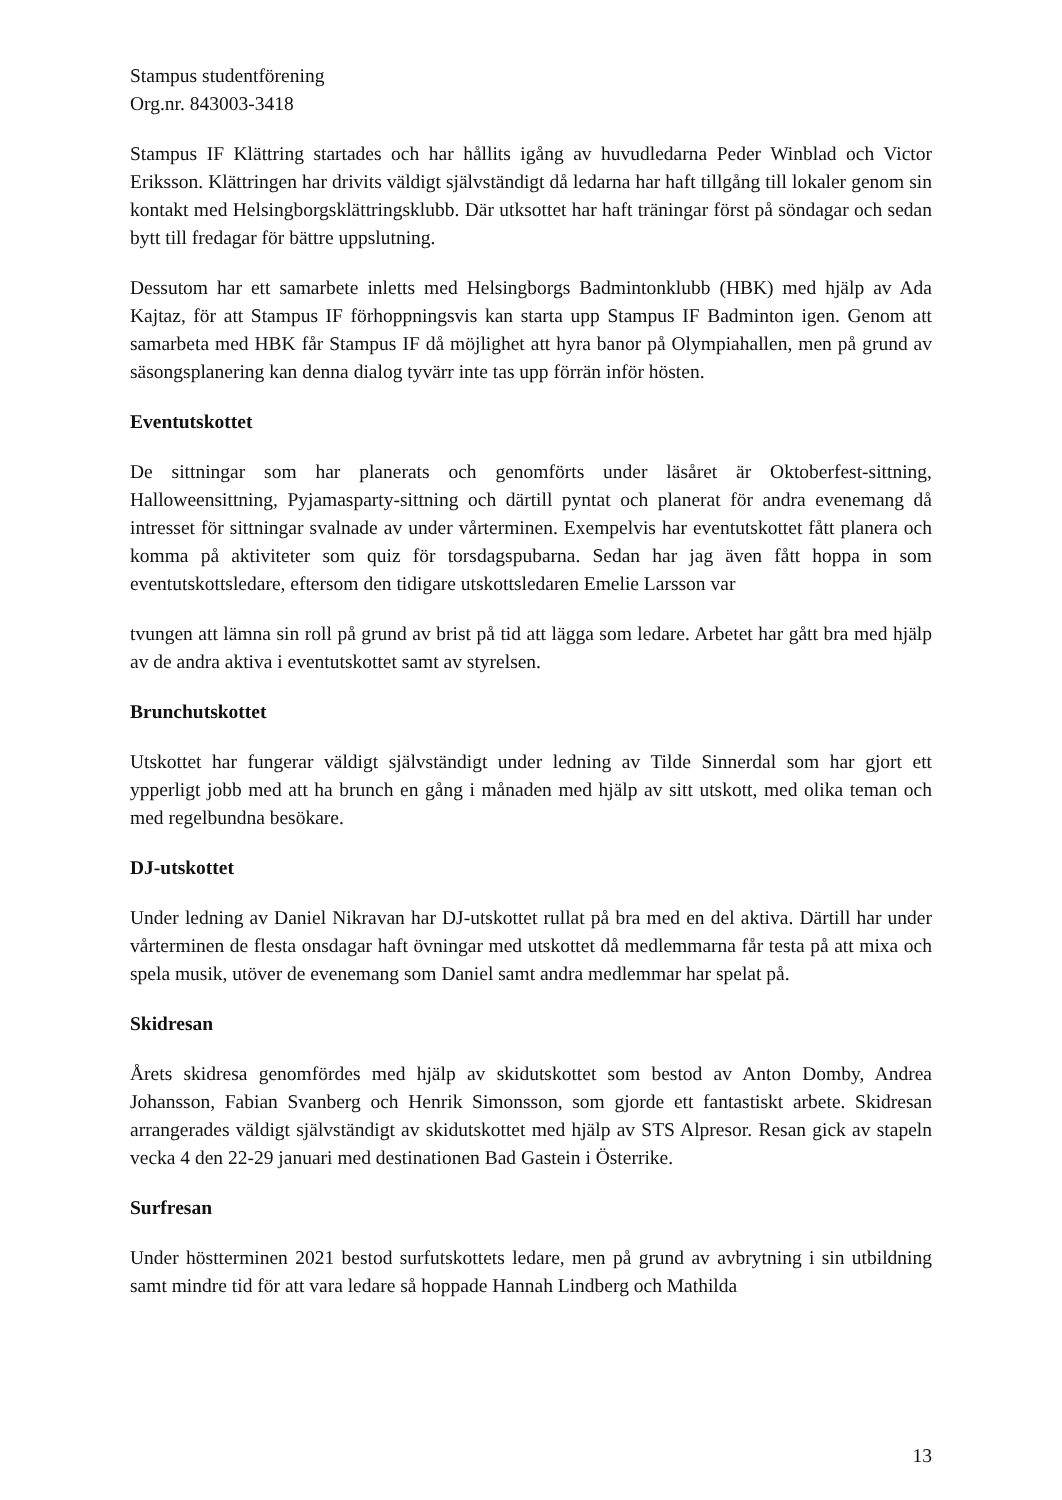Stampus studentförening
Org.nr. 843003-3418
Stampus IF Klättring startades och har hållits igång av huvudledarna Peder Winblad och Victor Eriksson. Klättringen har drivits väldigt självständigt då ledarna har haft tillgång till lokaler genom sin kontakt med Helsingborgsklättringsklubb. Där utksottet har haft träningar först på söndagar och sedan bytt till fredagar för bättre uppslutning.
Dessutom har ett samarbete inletts med Helsingborgs Badmintonklubb (HBK) med hjälp av Ada Kajtaz, för att Stampus IF förhoppningsvis kan starta upp Stampus IF Badminton igen. Genom att samarbeta med HBK får Stampus IF då möjlighet att hyra banor på Olympiahallen, men på grund av säsongsplanering kan denna dialog tyvärr inte tas upp förrän inför hösten.
Eventutskottet
De sittningar som har planerats och genomförts under läsåret är Oktoberfest-sittning, Halloweensittning, Pyjamasparty-sittning och därtill pyntat och planerat för andra evenemang då intresset för sittningar svalnade av under vårterminen. Exempelvis har eventutskottet fått planera och komma på aktiviteter som quiz för torsdagspubarna. Sedan har jag även fått hoppa in som eventutskottsledare, eftersom den tidigare utskottsledaren Emelie Larsson var
tvungen att lämna sin roll på grund av brist på tid att lägga som ledare. Arbetet har gått bra med hjälp av de andra aktiva i eventutskottet samt av styrelsen.
Brunchutskottet
Utskottet har fungerar väldigt självständigt under ledning av Tilde Sinnerdal som har gjort ett ypperligt jobb med att ha brunch en gång i månaden med hjälp av sitt utskott, med olika teman och med regelbundna besökare.
DJ-utskottet
Under ledning av Daniel Nikravan har DJ-utskottet rullat på bra med en del aktiva. Därtill har under vårterminen de flesta onsdagar haft övningar med utskottet då medlemmarna får testa på att mixa och spela musik, utöver de evenemang som Daniel samt andra medlemmar har spelat på.
Skidresan
Årets skidresa genomfördes med hjälp av skidutskottet som bestod av Anton Domby, Andrea Johansson, Fabian Svanberg och Henrik Simonsson, som gjorde ett fantastiskt arbete. Skidresan arrangerades väldigt självständigt av skidutskottet med hjälp av STS Alpresor. Resan gick av stapeln vecka 4 den 22-29 januari med destinationen Bad Gastein i Österrike.
Surfresan
Under höstterminen 2021 bestod surfutskottets ledare, men på grund av avbrytning i sin utbildning samt mindre tid för att vara ledare så hoppade Hannah Lindberg och Mathilda
13